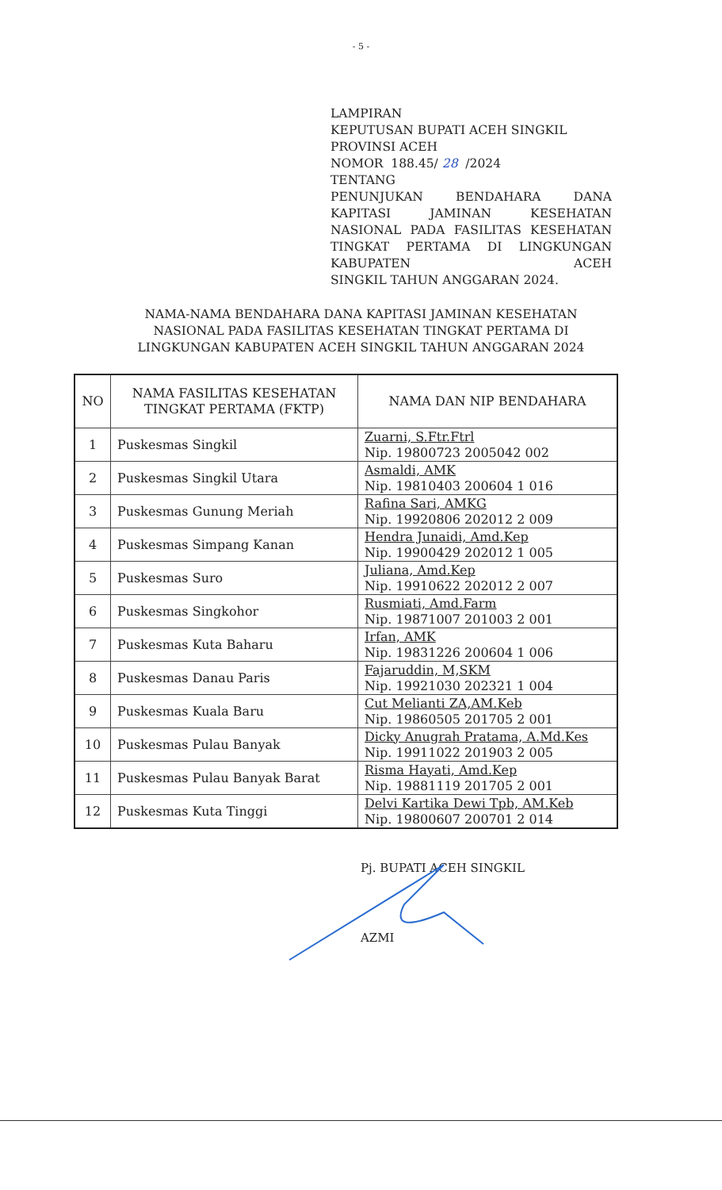- 5 -
LAMPIRAN
KEPUTUSAN BUPATI ACEH SINGKIL
PROVINSI ACEH
NOMOR 188.45/ 28 /2024
TENTANG
PENUNJUKAN BENDAHARA DANA KAPITASI JAMINAN KESEHATAN NASIONAL PADA FASILITAS KESEHATAN TINGKAT PERTAMA DI LINGKUNGAN KABUPATEN ACEH
SINGKIL TAHUN ANGGARAN 2024.
NAMA-NAMA BENDAHARA DANA KAPITASI JAMINAN KESEHATAN
NASIONAL PADA FASILITAS KESEHATAN TINGKAT PERTAMA DI
LINGKUNGAN KABUPATEN ACEH SINGKIL TAHUN ANGGARAN 2024
| NO | NAMA FASILITAS KESEHATAN TINGKAT PERTAMA (FKTP) | NAMA DAN NIP BENDAHARA |
| --- | --- | --- |
| 1 | Puskesmas Singkil | Zuarni, S.Ftr.Ftrl Nip. 19800723 2005042 002 |
| 2 | Puskesmas Singkil Utara | Asmaldi, AMK Nip. 19810403 200604 1 016 |
| 3 | Puskesmas Gunung Meriah | Rafina Sari, AMKG Nip. 19920806 202012 2 009 |
| 4 | Puskesmas Simpang Kanan | Hendra Junaidi, Amd.Kep Nip. 19900429 202012 1 005 |
| 5 | Puskesmas Suro | Juliana, Amd.Kep Nip. 19910622 202012 2 007 |
| 6 | Puskesmas Singkohor | Rusmiati, Amd.Farm Nip. 19871007 201003 2 001 |
| 7 | Puskesmas Kuta Baharu | Irfan, AMK Nip. 19831226 200604 1 006 |
| 8 | Puskesmas Danau Paris | Fajaruddin, M,SKM Nip. 19921030 202321 1 004 |
| 9 | Puskesmas Kuala Baru | Cut Melianti ZA,AM.Keb Nip. 19860505 201705 2 001 |
| 10 | Puskesmas Pulau Banyak | Dicky Anugrah Pratama, A.Md.Kes Nip. 19911022 201903 2 005 |
| 11 | Puskesmas Pulau Banyak Barat | Risma Hayati, Amd.Kep Nip. 19881119 201705 2 001 |
| 12 | Puskesmas Kuta Tinggi | Delvi Kartika Dewi Tpb, AM.Keb Nip. 19800607 200701 2 014 |
Pj. BUPATI ACEH SINGKIL
AZMI